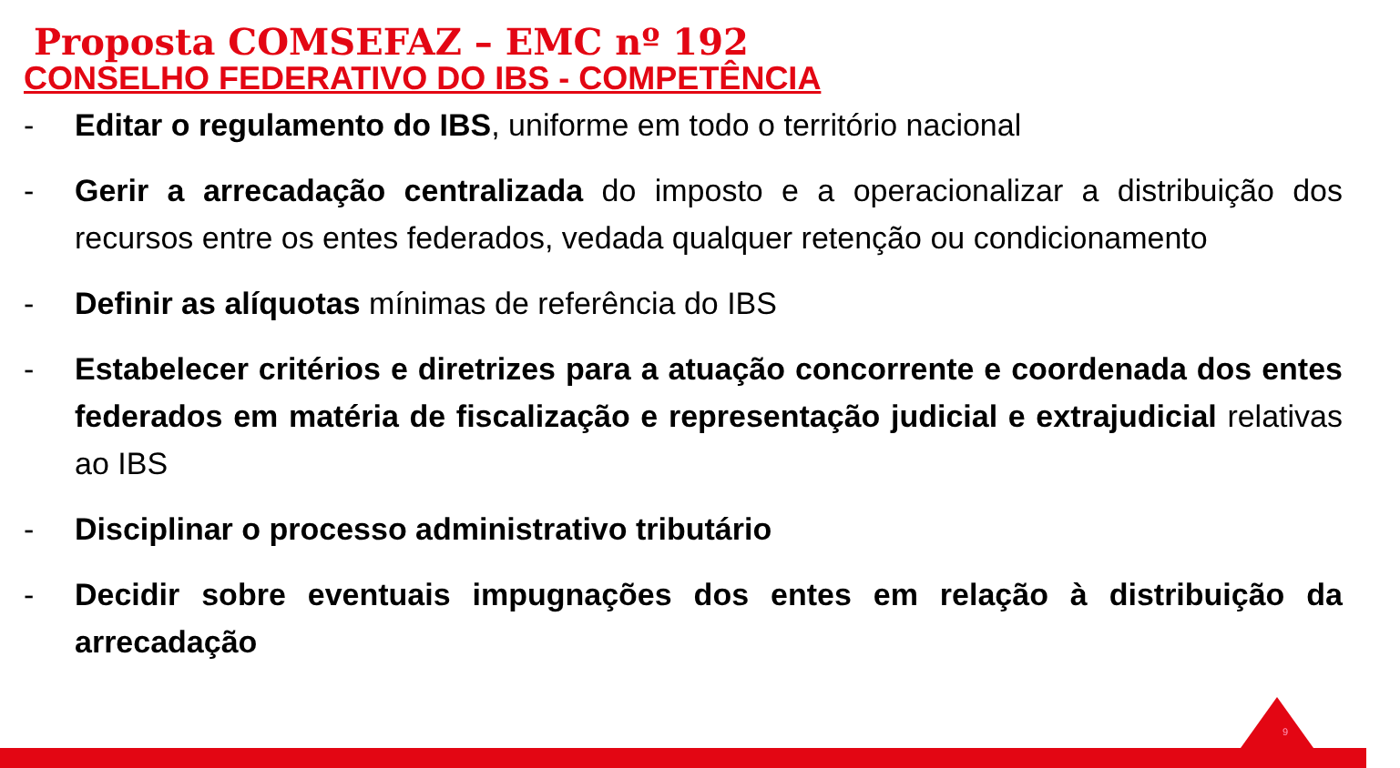Proposta COMSEFAZ – EMC nº 192
CONSELHO FEDERATIVO DO IBS - COMPETÊNCIA
- Editar o regulamento do IBS, uniforme em todo o território nacional
- Gerir a arrecadação centralizada do imposto e a operacionalizar a distribuição dos recursos entre os entes federados, vedada qualquer retenção ou condicionamento
- Definir as alíquotas mínimas de referência do IBS
- Estabelecer critérios e diretrizes para a atuação concorrente e coordenada dos entes federados em matéria de fiscalização e representação judicial e extrajudicial relativas ao IBS
- Disciplinar o processo administrativo tributário
- Decidir sobre eventuais impugnações dos entes em relação à distribuição da arrecadação
9